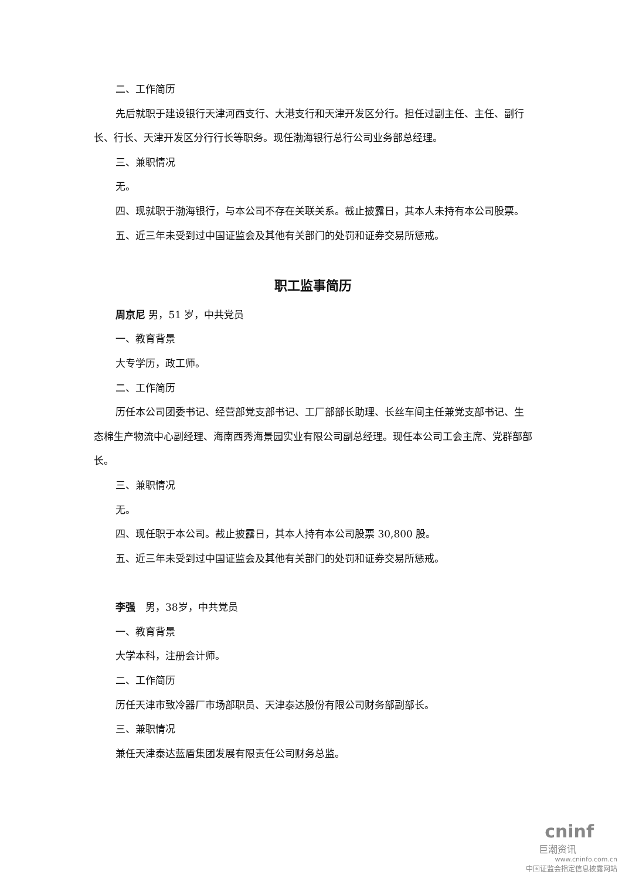二、工作简历
先后就职于建设银行天津河西支行、大港支行和天津开发区分行。担任过副主任、主任、副行长、行长、天津开发区分行行长等职务。现任渤海银行总行公司业务部总经理。
三、兼职情况
无。
四、现就职于渤海银行，与本公司不存在关联关系。截止披露日，其本人未持有本公司股票。
五、近三年未受到过中国证监会及其他有关部门的处罚和证券交易所惩戒。
职工监事简历
周京尼 男，51 岁，中共党员
一、教育背景
大专学历，政工师。
二、工作简历
历任本公司团委书记、经营部党支部书记、工厂部部长助理、长丝车间主任兼党支部书记、生态棉生产物流中心副经理、海南西秀海景园实业有限公司副总经理。现任本公司工会主席、党群部部长。
三、兼职情况
无。
四、现任职于本公司。截止披露日，其本人持有本公司股票 30,800 股。
五、近三年未受到过中国证监会及其他有关部门的处罚和证券交易所惩戒。
李强　男，38岁，中共党员
一、教育背景
大学本科，注册会计师。
二、工作简历
历任天津市致冷器厂市场部职员、天津泰达股份有限公司财务部副部长。
三、兼职情况
兼任天津泰达蓝盾集团发展有限责任公司财务总监。
cninf
巨潮资讯
www.cninfo.com.cn
中国证监会指定信息披露网站